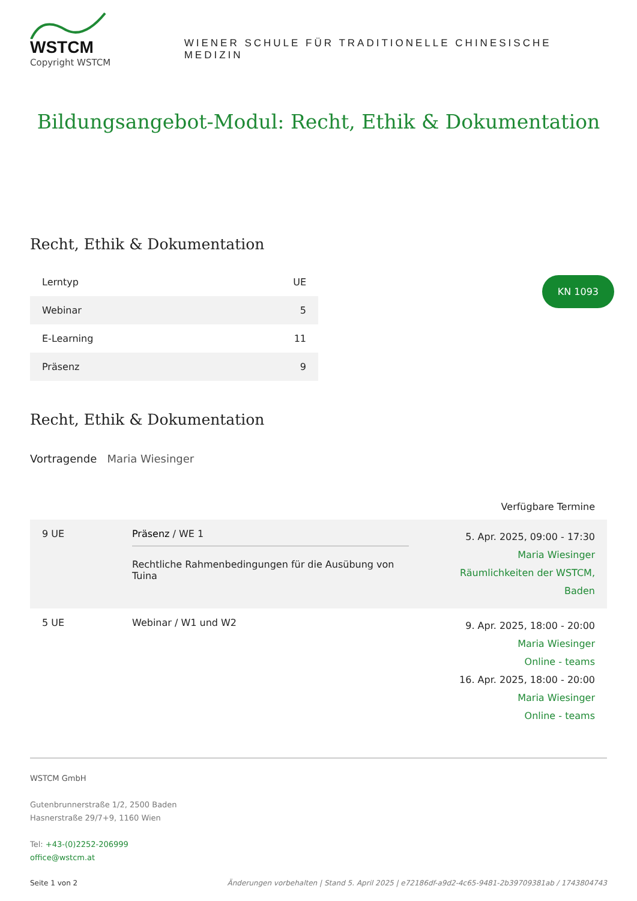WSTCM
Copyright WSTCM
WIENER SCHULE FÜR TRADITIONELLE CHINESISCHE MEDIZIN
Bildungsangebot-Modul: Recht, Ethik & Dokumentation
Recht, Ethik & Dokumentation
KN 1093
| Lerntyp | UE |
| --- | --- |
| Webinar | 5 |
| E-Learning | 11 |
| Präsenz | 9 |
Recht, Ethik & Dokumentation
Vortragende Maria Wiesinger
Verfügbare Termine
| 9 UE | Präsenz / WE 1 Rechtliche Rahmenbedingungen für die Ausübung von Tuina | 5. Apr. 2025, 09:00 - 17:30 Maria Wiesinger Räumlichkeiten der WSTCM, Baden |
| 5 UE | Webinar / W1 und W2 | 9. Apr. 2025, 18:00 - 20:00 Maria Wiesinger Online - teams 16. Apr. 2025, 18:00 - 20:00 Maria Wiesinger Online - teams |
WSTCM GmbH
Gutenbrunnerstraße 1/2, 2500 Baden
Hasnerstraße 29/7+9, 1160 Wien
Tel: +43-(0)2252-206999
office@wstcm.at
Seite 1 von 2 Änderungen vorbehalten | Stand 5. April 2025 | e72186df-a9d2-4c65-9481-2b397093​81ab / 1743804743